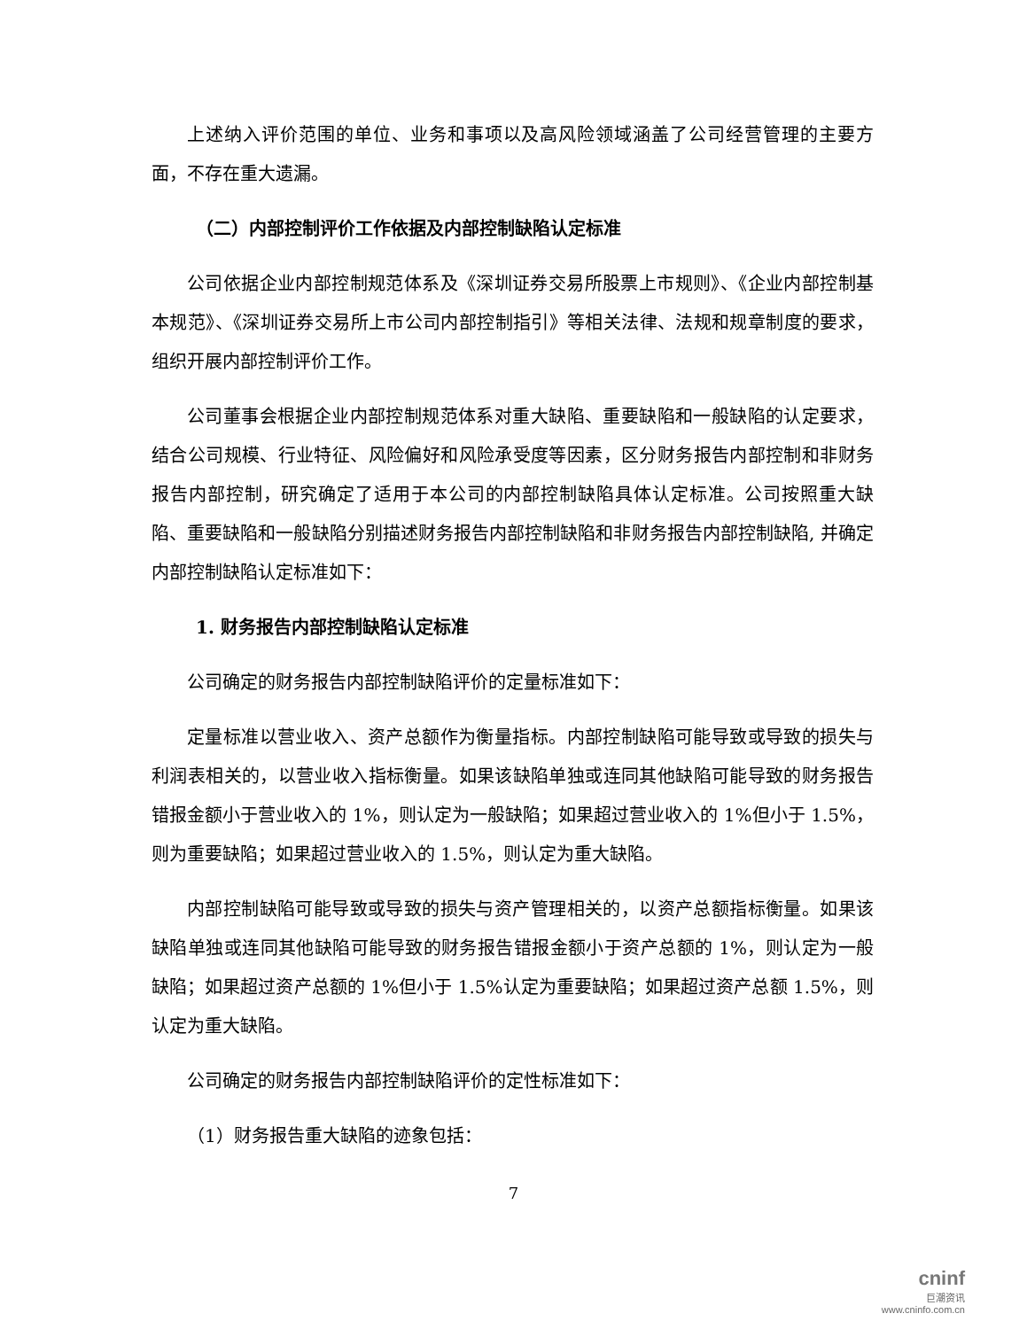上述纳入评价范围的单位、业务和事项以及高风险领域涵盖了公司经营管理的主要方面，不存在重大遗漏。
（二）内部控制评价工作依据及内部控制缺陷认定标准
公司依据企业内部控制规范体系及《深圳证券交易所股票上市规则》、《企业内部控制基本规范》、《深圳证券交易所上市公司内部控制指引》等相关法律、法规和规章制度的要求，组织开展内部控制评价工作。
公司董事会根据企业内部控制规范体系对重大缺陷、重要缺陷和一般缺陷的认定要求，结合公司规模、行业特征、风险偏好和风险承受度等因素，区分财务报告内部控制和非财务报告内部控制，研究确定了适用于本公司的内部控制缺陷具体认定标准。公司按照重大缺陷、重要缺陷和一般缺陷分别描述财务报告内部控制缺陷和非财务报告内部控制缺陷, 并确定内部控制缺陷认定标准如下：
1. 财务报告内部控制缺陷认定标准
公司确定的财务报告内部控制缺陷评价的定量标准如下：
定量标准以营业收入、资产总额作为衡量指标。内部控制缺陷可能导致或导致的损失与利润表相关的，以营业收入指标衡量。如果该缺陷单独或连同其他缺陷可能导致的财务报告错报金额小于营业收入的 1%，则认定为一般缺陷；如果超过营业收入的 1%但小于 1.5%，则为重要缺陷；如果超过营业收入的 1.5%，则认定为重大缺陷。
内部控制缺陷可能导致或导致的损失与资产管理相关的，以资产总额指标衡量。如果该缺陷单独或连同其他缺陷可能导致的财务报告错报金额小于资产总额的 1%，则认定为一般缺陷；如果超过资产总额的 1%但小于 1.5%认定为重要缺陷；如果超过资产总额 1.5%，则认定为重大缺陷。
公司确定的财务报告内部控制缺陷评价的定性标准如下：
（1）财务报告重大缺陷的迹象包括：
7
cninf
巨潮资讯
www.cninfo.com.cn